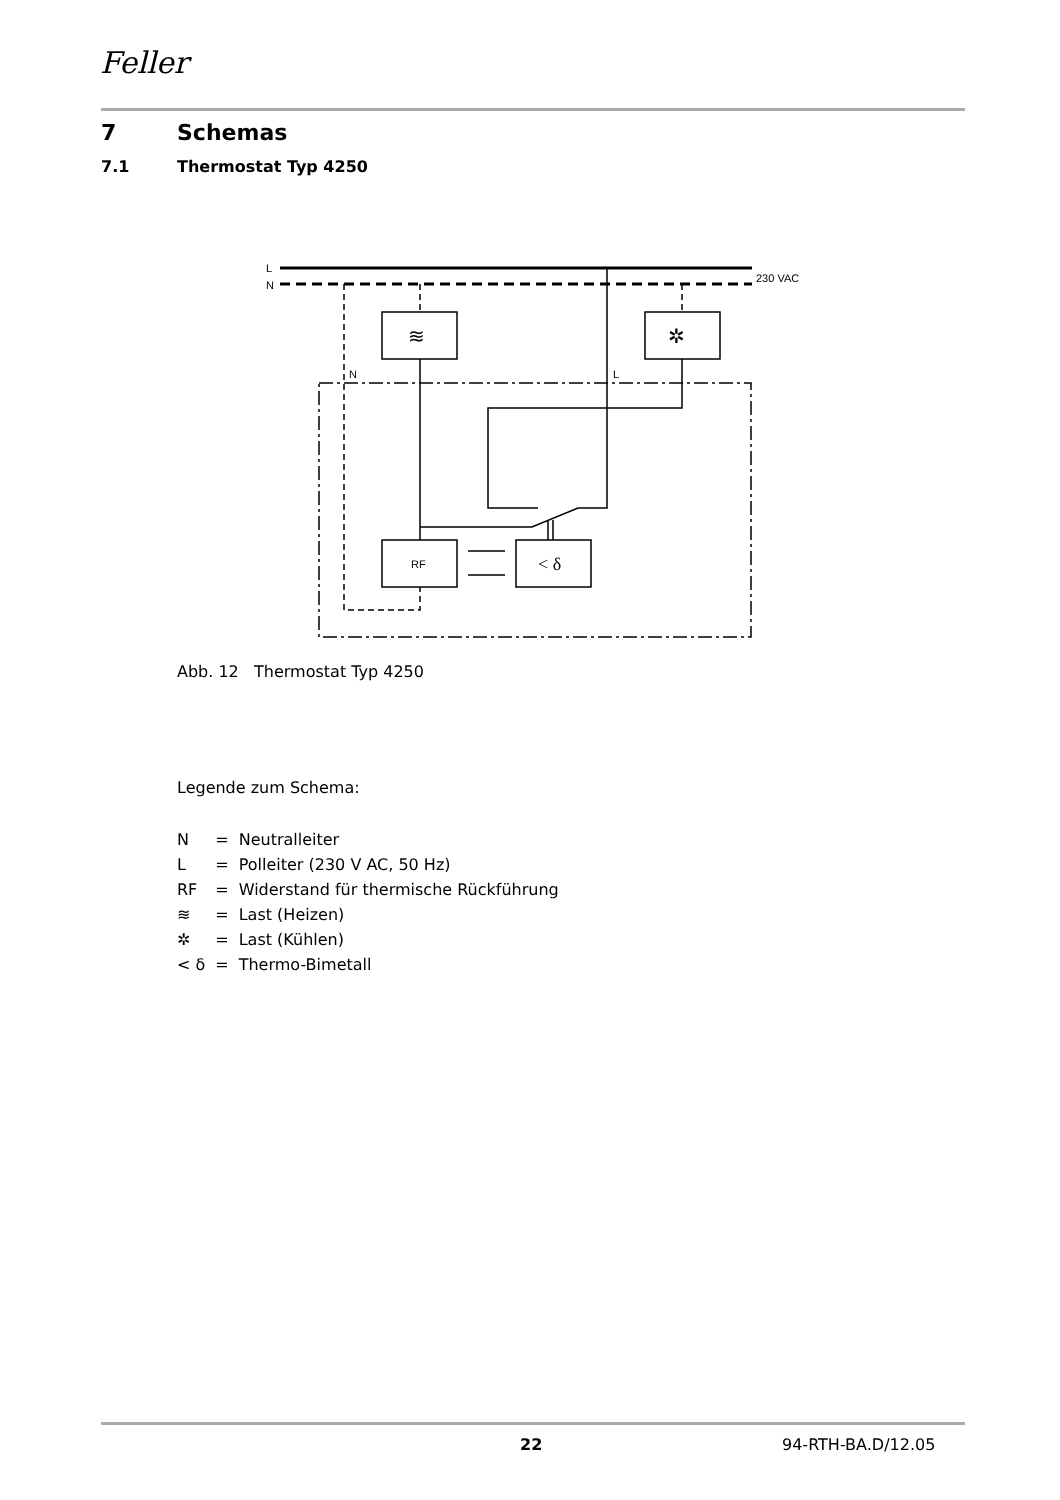Feller
7 Schemas
7.1 Thermostat Typ 4250
L
N
230 VAC
RF
< δ
N
L
≋
✲
Abb. 12 Thermostat Typ 4250
Legende zum Schema:
| N | = | Neutralleiter |
| L | = | Polleiter (230 V AC, 50 Hz) |
| RF | = | Widerstand für thermische Rückführung |
| ≋ | = | Last (Heizen) |
| ✲ | = | Last (Kühlen) |
| < δ | = | Thermo-Bimetall |
22 94-RTH-BA.D/12.05